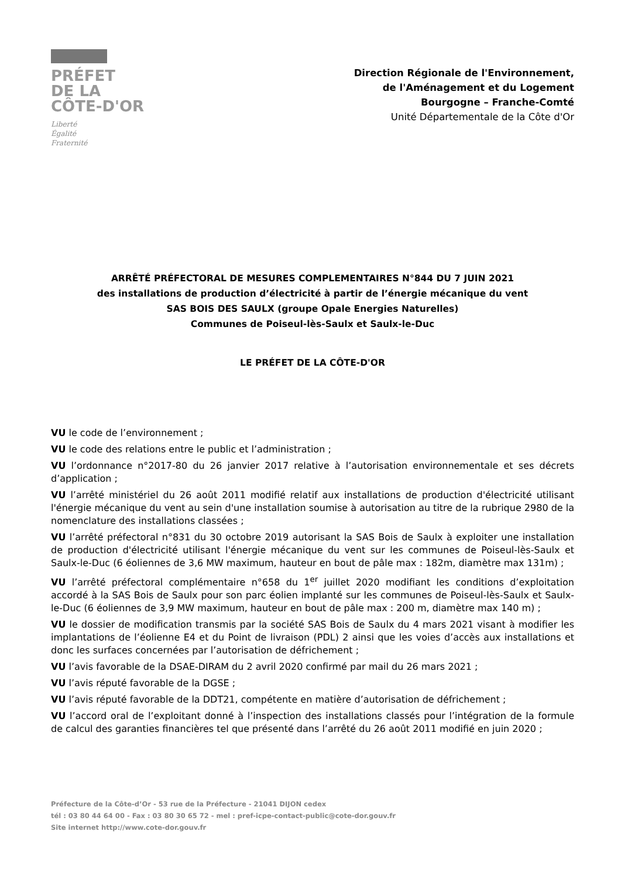PRÉFET
DE LA
CÔTE-D'OR
Liberté
Égalité
Fraternité
Direction Régionale de l'Environnement,
de l'Aménagement et du Logement
Bourgogne – Franche-Comté
Unité Départementale de la Côte d'Or
ARRÊTÉ PRÉFECTORAL DE MESURES COMPLEMENTAIRES N°844 DU 7 JUIN 2021
des installations de production d’électricité à partir de l’énergie mécanique du vent
SAS BOIS DES SAULX (groupe Opale Energies Naturelles)
Communes de Poiseul-lès-Saulx et Saulx-le-Duc
LE PRÉFET DE LA CÔTE-D'OR
VU le code de l’environnement ;
VU le code des relations entre le public et l’administration ;
VU l’ordonnance n°2017-80 du 26 janvier 2017 relative à l’autorisation environnementale et ses décrets d’application ;
VU l’arrêté ministériel du 26 août 2011 modifié relatif aux installations de production d'électricité utilisant l'énergie mécanique du vent au sein d'une installation soumise à autorisation au titre de la rubrique 2980 de la nomenclature des installations classées ;
VU l’arrêté préfectoral n°831 du 30 octobre 2019 autorisant la SAS Bois de Saulx à exploiter une installation de production d'électricité utilisant l'énergie mécanique du vent sur les communes de Poiseul-lès-Saulx et Saulx-le-Duc (6 éoliennes de 3,6 MW maximum, hauteur en bout de pâle max : 182m, diamètre max 131m) ;
VU l’arrêté préfectoral complémentaire n°658 du 1<sup>er</sup> juillet 2020 modifiant les conditions d’exploitation accordé à la SAS Bois de Saulx pour son parc éolien implanté sur les communes de Poiseul-lès-Saulx et Saulx-le-Duc (6 éoliennes de 3,9 MW maximum, hauteur en bout de pâle max : 200 m, diamètre max 140 m) ;
VU le dossier de modification transmis par la société SAS Bois de Saulx du 4 mars 2021 visant à modifier les implantations de l’éolienne E4 et du Point de livraison (PDL) 2 ainsi que les voies d’accès aux installations et donc les surfaces concernées par l’autorisation de défrichement ;
VU l’avis favorable de la DSAE-DIRAM du 2 avril 2020 confirmé par mail du 26 mars 2021 ;
VU l’avis réputé favorable de la DGSE ;
VU l’avis réputé favorable de la DDT21, compétente en matière d’autorisation de défrichement ;
VU l’accord oral de l’exploitant donné à l’inspection des installations classés pour l’intégration de la formule de calcul des garanties financières tel que présenté dans l’arrêté du 26 août 2011 modifié en juin 2020 ;
Préfecture de la Côte-d’Or - 53 rue de la Préfecture - 21041 DIJON cedex
tél : 03 80 44 64 00 - Fax : 03 80 30 65 72 - mel : pref-icpe-contact-public@cote-dor.gouv.fr
Site internet http://www.cote-dor.gouv.fr